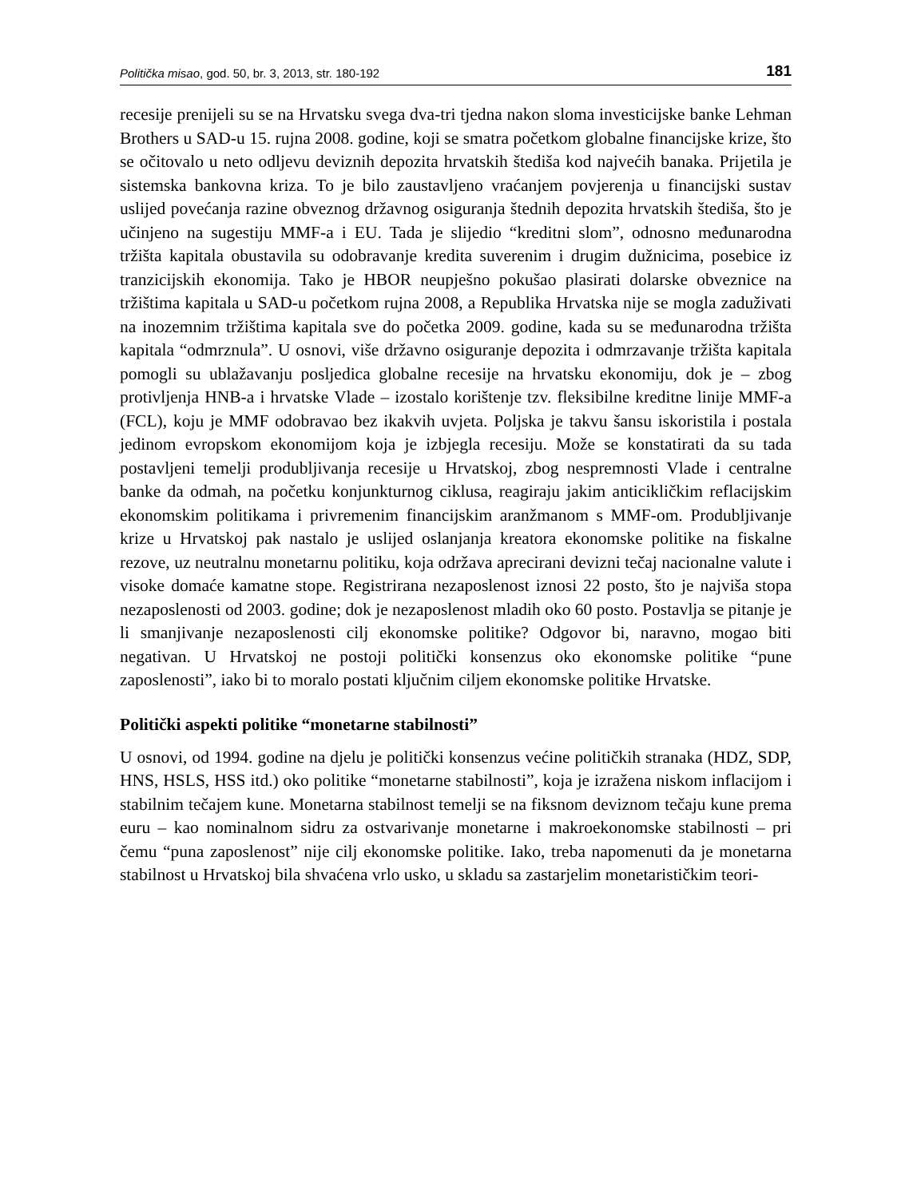Politička misao, god. 50, br. 3, 2013, str. 180-192 181
recesije prenijeli su se na Hrvatsku svega dva-tri tjedna nakon sloma investicijske banke Lehman Brothers u SAD-u 15. rujna 2008. godine, koji se smatra početkom globalne financijske krize, što se očitovalo u neto odljevu deviznih depozita hrvatskih štediša kod najvećih banaka. Prijetila je sistemska bankovna kriza. To je bilo zaustavljeno vraćanjem povjerenja u financijski sustav uslijed povećanja razine obveznog državnog osiguranja štednih depozita hrvatskih štediša, što je učinjeno na sugestiju MMF-a i EU. Tada je slijedio “kreditni slom”, odnosno međunarodna tržišta kapitala obustavila su odobravanje kredita suverenim i drugim dužnicima, posebice iz tranzicijskih ekonomija. Tako je HBOR neupješno pokušao plasirati dolarske obveznice na tržištima kapitala u SAD-u početkom rujna 2008, a Republika Hrvatska nije se mogla zaduživati na inozemnim tržištima kapitala sve do početka 2009. godine, kada su se međunarodna tržišta kapitala “odmrznula”. U osnovi, više državno osiguranje depozita i odmrzavanje tržišta kapitala pomogli su ublažavanju posljedica globalne recesije na hrvatsku ekonomiju, dok je – zbog protivljenja HNB-a i hrvatske Vlade – izostalo korištenje tzv. fleksibilne kreditne linije MMF-a (FCL), koju je MMF odobravao bez ikakvih uvjeta. Poljska je takvu šansu iskoristila i postala jedinom evropskom ekonomijom koja je izbjegla recesiju. Može se konstatirati da su tada postavljeni temelji produbljivanja recesije u Hrvatskoj, zbog nespremnosti Vlade i centralne banke da odmah, na početku konjunkturnog ciklusa, reagiraju jakim anticikličkim reflacijskim ekonomskim politikama i privremenim financijskim aranžmanom s MMF-om. Produbljivanje krize u Hrvatskoj pak nastalo je uslijed oslanjanja kreatora ekonomske politike na fiskalne rezove, uz neutralnu monetarnu politiku, koja održava aprecirani devizni tečaj nacionalne valute i visoke domaće kamatne stope. Registrirana nezaposlenost iznosi 22 posto, što je najviša stopa nezaposlenosti od 2003. godine; dok je nezaposlenost mladih oko 60 posto. Postavlja se pitanje je li smanjivanje nezaposlenosti cilj ekonomske politike? Odgovor bi, naravno, mogao biti negativan. U Hrvatskoj ne postoji politički konsenzus oko ekonomske politike “pune zaposlenosti”, iako bi to moralo postati ključnim ciljem ekonomske politike Hrvatske.
Politički aspekti politike “monetarne stabilnosti”
U osnovi, od 1994. godine na djelu je politički konsenzus većine političkih stranaka (HDZ, SDP, HNS, HSLS, HSS itd.) oko politike “monetarne stabilnosti”, koja je izražena niskom inflacijom i stabilnim tečajem kune. Monetarna stabilnost temelji se na fiksnom deviznom tečaju kune prema euru – kao nominalnom sidru za ostvarivanje monetarne i makroekonomske stabilnosti – pri čemu “puna zaposlenost” nije cilj ekonomske politike. Iako, treba napomenuti da je monetarna stabilnost u Hrvatskoj bila shvaćena vrlo usko, u skladu sa zastarjelim monetarističkim teori-